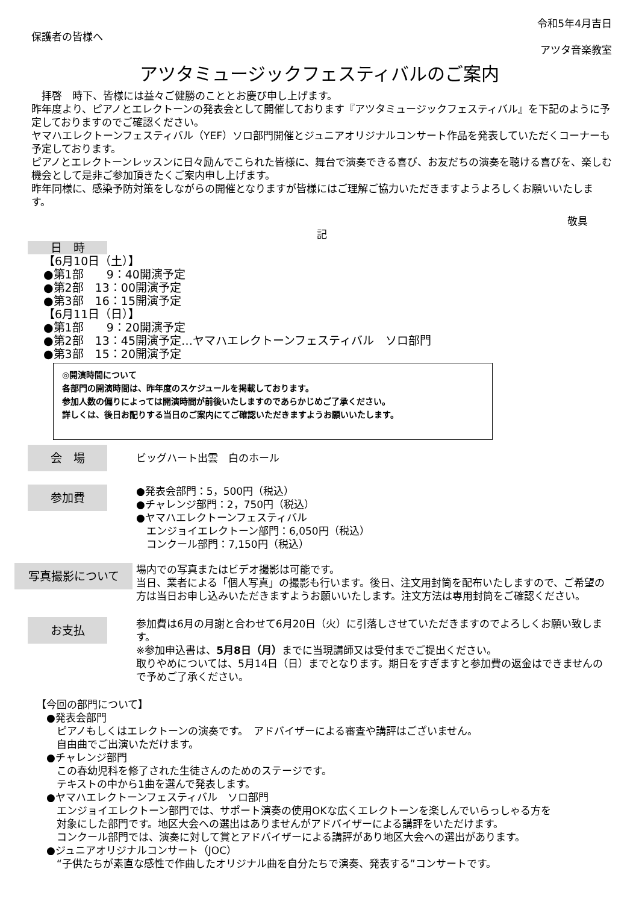保護者の皆様へ
令和5年4月吉日
アツタ音楽教室
アツタミュージックフェスティバルのご案内
　拝啓　時下、皆様には益々ご健勝のこととお慶び申し上げます。
昨年度より、ピアノとエレクトーンの発表会として開催しております『アツタミュージックフェスティバル』を下記のように予定しておりますのでご確認ください。
ヤマハエレクトーンフェスティバル（YEF）ソロ部門開催とジュニアオリジナルコンサート作品を発表していただくコーナーも予定しております。
ピアノとエレクトーンレッスンに日々励んでこられた皆様に、舞台で演奏できる喜び、お友だちの演奏を聴ける喜びを、楽しむ機会として是非ご参加頂きたくご案内申し上げます。
昨年同様に、感染予防対策をしながらの開催となりますが皆様にはご理解ご協力いただきますようよろしくお願いいたします。
敬具
記
日　時
【6月10日（土）】
●第1部　　9：40開演予定
●第2部　13：00開演予定
●第3部　16：15開演予定
【6月11日（日）】
●第1部　　9：20開演予定
●第2部　13：45開演予定…ヤマハエレクトーンフェスティバル　ソロ部門
●第3部　15：20開演予定
◎開演時間について
各部門の開演時間は、昨年度のスケジュールを掲載しております。
参加人数の偏りによっては開演時間が前後いたしますのであらかじめご了承ください。
詳しくは、後日お配りする当日のご案内にてご確認いただきますようお願いいたします。
会　場
ビッグハート出雲　白のホール
参加費
●発表会部門：5，500円（税込）
●チャレンジ部門：2，750円（税込）
●ヤマハエレクトーンフェスティバル
　エンジョイエレクトーン部門：6,050円（税込）
　コンクール部門：7,150円（税込）
写真撮影について
場内での写真またはビデオ撮影は可能です。
当日、業者による「個人写真」の撮影も行います。後日、注文用封筒を配布いたしますので、ご希望の方は当日お申し込みいただきますようお願いいたします。注文方法は専用封筒をご確認ください。
お支払
参加費は6月の月謝と合わせて6月20日（火）に引落しさせていただきますのでよろしくお願い致します。
※参加申込書は、5月8日（月）までに当現講師又は受付までご提出ください。
取りやめについては、5月14日（日）までとなります。期日をすぎますと参加費の返金はできませんので予めご了承ください。
【今回の部門について】
　●発表会部門
　　ピアノもしくはエレクトーンの演奏です。　アドバイザーによる審査や講評はございません。
　　自由曲でご出演いただけます。
　●チャレンジ部門
　　この春幼児科を修了された生徒さんのためのステージです。
　　テキストの中から1曲を選んで発表します。
　●ヤマハエレクトーンフェスティバル　ソロ部門
　　エンジョイエレクトーン部門では、サポート演奏の使用OKな広くエレクトーンを楽しんでいらっしゃる方を
　　対象にした部門です。地区大会への選出はありませんがアドバイザーによる講評をいただけます。
　　コンクール部門では、演奏に対して賞とアドバイザーによる講評があり地区大会への選出があります。
　●ジュニアオリジナルコンサート（JOC）
　　“子供たちが素直な感性で作曲したオリジナル曲を自分たちで演奏、発表する”コンサートです。